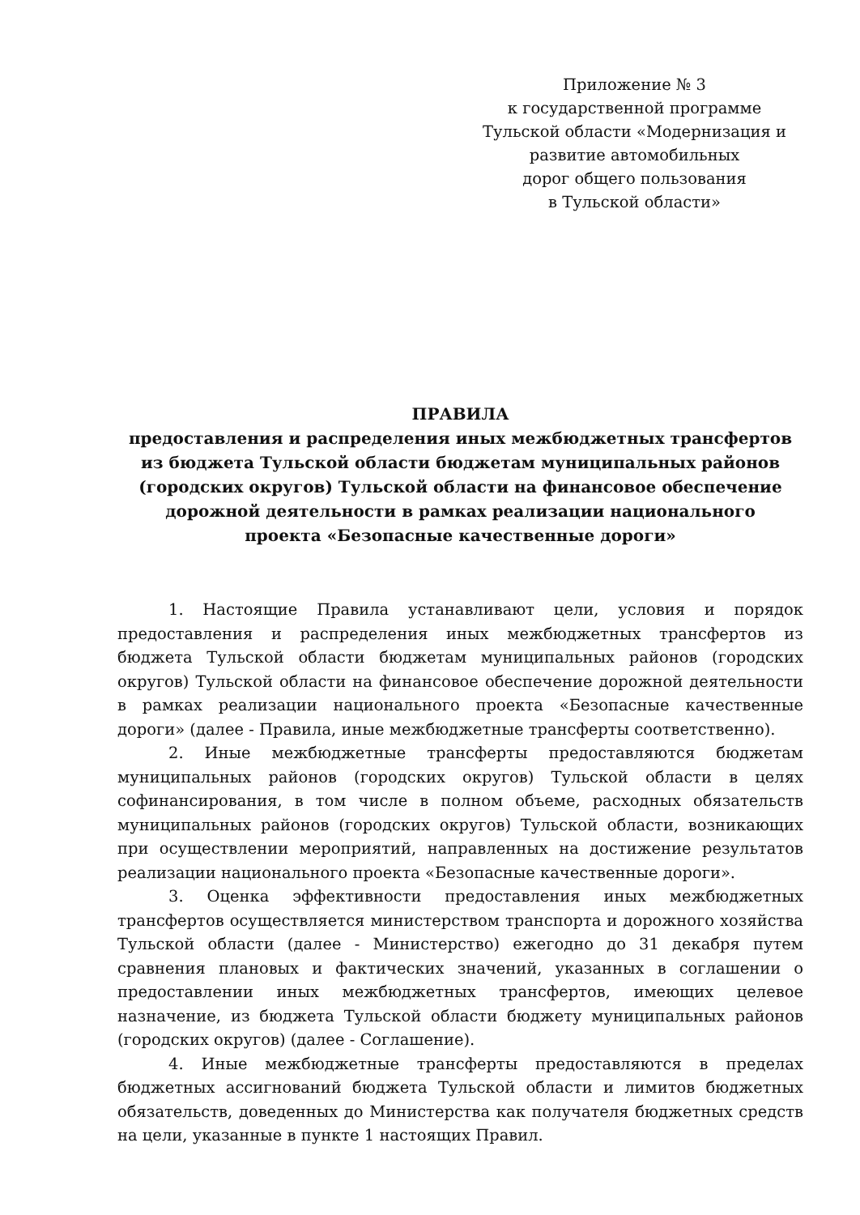Приложение № 3
к государственной программе
Тульской области «Модернизация и
развитие автомобильных
дорог общего пользования
в Тульской области»
ПРАВИЛА
предоставления и распределения иных межбюджетных трансфертов
из бюджета Тульской области бюджетам муниципальных районов
(городских округов) Тульской области на финансовое обеспечение
дорожной деятельности в рамках реализации национального
проекта «Безопасные качественные дороги»
1. Настоящие Правила устанавливают цели, условия и порядок предоставления и распределения иных межбюджетных трансфертов из бюджета Тульской области бюджетам муниципальных районов (городских округов) Тульской области на финансовое обеспечение дорожной деятельности в рамках реализации национального проекта «Безопасные качественные дороги» (далее - Правила, иные межбюджетные трансферты соответственно).
2. Иные межбюджетные трансферты предоставляются бюджетам муниципальных районов (городских округов) Тульской области в целях софинансирования, в том числе в полном объеме, расходных обязательств муниципальных районов (городских округов) Тульской области, возникающих при осуществлении мероприятий, направленных на достижение результатов реализации национального проекта «Безопасные качественные дороги».
3. Оценка эффективности предоставления иных межбюджетных трансфертов осуществляется министерством транспорта и дорожного хозяйства Тульской области (далее - Министерство) ежегодно до 31 декабря путем сравнения плановых и фактических значений, указанных в соглашении о предоставлении иных межбюджетных трансфертов, имеющих целевое назначение, из бюджета Тульской области бюджету муниципальных районов (городских округов) (далее - Соглашение).
4. Иные межбюджетные трансферты предоставляются в пределах бюджетных ассигнований бюджета Тульской области и лимитов бюджетных обязательств, доведенных до Министерства как получателя бюджетных средств на цели, указанные в пункте 1 настоящих Правил.